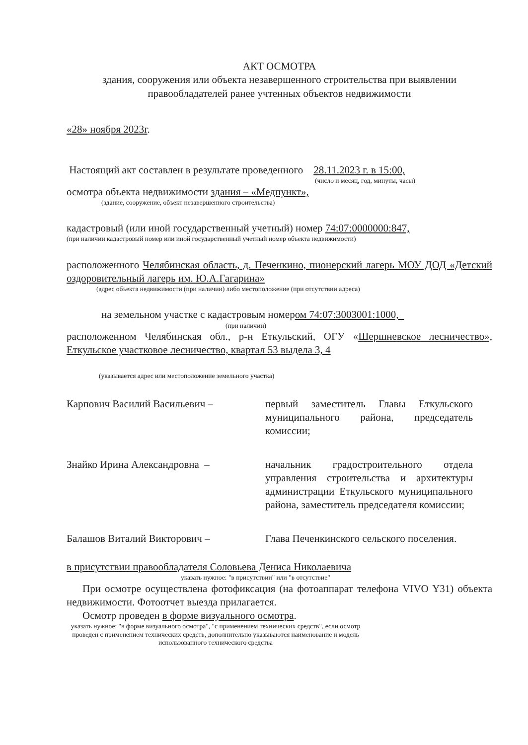АКТ ОСМОТРА
здания, сооружения или объекта незавершенного строительства при выявлении правообладателей ранее учтенных объектов недвижимости
«28» ноября 2023г.
Настоящий акт составлен в результате проведенного 28.11.2023 г. в 15:00,
(число и месяц, год, минуты, часы)
осмотра объекта недвижимости здания – «Медпункт»,
(здание, сооружение, объект незавершенного строительства)
кадастровый (или иной государственный учетный) номер 74:07:0000000:847,
(при наличии кадастровый номер или иной государственный учетный номер объекта недвижимости)
расположенного Челябинская область, д. Печенкино, пионерский лагерь МОУ ДОД «Детский оздоровительный лагерь им. Ю.А.Гагарина»
(адрес объекта недвижимости (при наличии) либо местоположение (при отсутствии адреса)
на земельном участке с кадастровым номером 74:07:3003001:1000,
(при наличии)
расположенном Челябинская обл., р-н Еткульский, ОГУ «Шершневское лесничество», Еткульское участковое лесничество, квартал 53 выдела 3, 4
(указывается адрес или местоположение земельного участка)
Карпович Василий Васильевич – первый заместитель Главы Еткульского муниципального района, председатель комиссии;
Знайко Ирина Александровна – начальник градостроительного отдела управления строительства и архитектуры администрации Еткульского муниципального района, заместитель председателя комиссии;
Балашов Виталий Викторович – Глава Печенкинского сельского поселения.
в присутствии правообладателя Соловьева Дениса Николаевича
указать нужное: "в присутствии" или "в отсутствие"
При осмотре осуществлена фотофиксация (на фотоаппарат телефона VIVO Y31) объекта недвижимости. Фотоотчет выезда прилагается.
Осмотр проведен в форме визуального осмотра.
указать нужное: "в форме визуального осмотра", "с применением технических средств", если осмотр проведен с применением технических средств, дополнительно указываются наименование и модель использованного технического средства